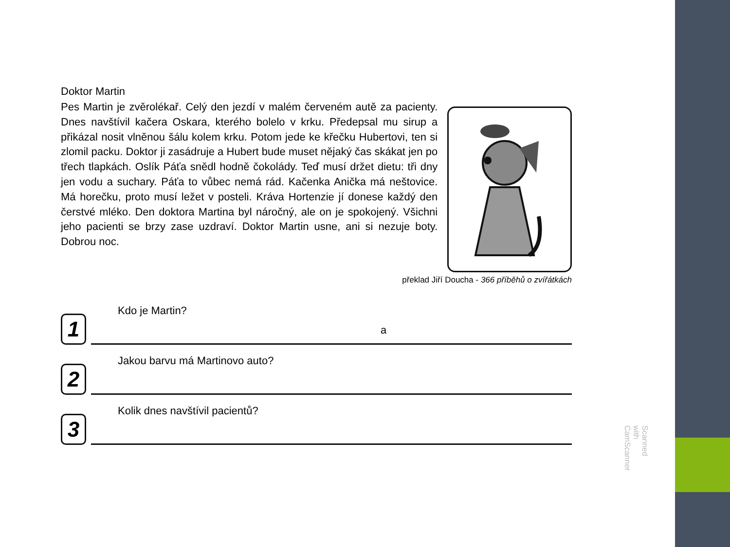Doktor Martin
Pes Martin je zvěrolékař. Celý den jezdí v malém červeném autě za pacienty. Dnes navštívil kačera Oskara, kterého bolelo v krku. Předepsal mu sirup a přikázal nosit vlněnou šálu kolem krku. Potom jede ke křečku Hubertovi, ten si zlomil packu. Doktor ji zasádruje a Hubert bude muset nějaký čas skákat jen po třech tlapkách. Oslík Páťa snědl hodně čokolády. Teď musí držet dietu: tři dny jen vodu a suchary. Páťa to vůbec nemá rád. Kačenka Anička má neštovice. Má horečku, proto musí ležet v posteli. Kráva Hortenzie jí donese každý den čerstvé mléko. Den doktora Martina byl náročný, ale on je spokojený. Všichni jeho pacienti se brzy zase uzdraví. Doktor Martin usne, ani si nezuje boty. Dobrou noc.
překlad Jiří Doucha - 366 příběhů o zvířátkách
1
Kdo je Martin?
a
2
Jakou barvu má Martinovo auto?
3
Kolik dnes navštívil pacientů?
Scanned with CamScanner